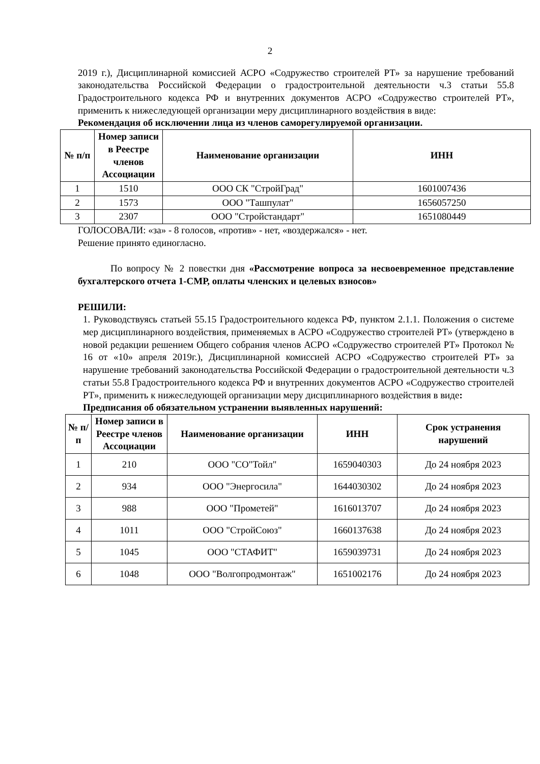2
2019 г.), Дисциплинарной комиссией АСРО «Содружество строителей РТ» за нарушение требований законодательства Российской Федерации о градостроительной деятельности ч.3 статьи 55.8 Градостроительного кодекса РФ и внутренних документов АСРО «Содружество строителей РТ», применить к нижеследующей организации меру дисциплинарного воздействия в виде:
Рекомендация об исключении лица из членов саморегулируемой организации.
| № п/п | Номер записи в Реестре членов Ассоциации | Наименование организации | ИНН |
| --- | --- | --- | --- |
| 1 | 1510 | ООО СК "СтройГрад" | 1601007436 |
| 2 | 1573 | ООО "Ташпулат" | 1656057250 |
| 3 | 2307 | ООО "Стройстандарт" | 1651080449 |
ГОЛОСОВАЛИ: «за» - 8 голосов, «против» - нет, «воздержался» - нет.
Решение принято единогласно.
По вопросу № 2 повестки дня «Рассмотрение вопроса за несвоевременное представление бухгалтерского отчета 1-СМР, оплаты членских и целевых взносов»
РЕШИЛИ:
1. Руководствуясь статьей 55.15 Градостроительного кодекса РФ, пунктом 2.1.1. Положения о системе мер дисциплинарного воздействия, применяемых в АСРО «Содружество строителей РТ» (утверждено в новой редакции решением Общего собрания членов АСРО «Содружество строителей РТ» Протокол № 16 от «10» апреля 2019г.), Дисциплинарной комиссией АСРО «Содружество строителей РТ» за нарушение требований законодательства Российской Федерации о градостроительной деятельности ч.3 статьи 55.8 Градостроительного кодекса РФ и внутренних документов АСРО «Содружество строителей РТ», применить к нижеследующей организации меру дисциплинарного воздействия в виде:
Предписания об обязательном устранении выявленных нарушений:
| № п/п | Номер записи в Реестре членов Ассоциации | Наименование организации | ИНН | Срок устранения нарушений |
| --- | --- | --- | --- | --- |
| 1 | 210 | ООО "СО"Тойл" | 1659040303 | До 24 ноября 2023 |
| 2 | 934 | ООО "Энергосила" | 1644030302 | До 24 ноября 2023 |
| 3 | 988 | ООО "Прометей" | 1616013707 | До 24 ноября 2023 |
| 4 | 1011 | ООО "СтройСоюз" | 1660137638 | До 24 ноября 2023 |
| 5 | 1045 | ООО "СТАФИТ" | 1659039731 | До 24 ноября 2023 |
| 6 | 1048 | ООО "Волгопродмонтаж" | 1651002176 | До 24 ноября 2023 |